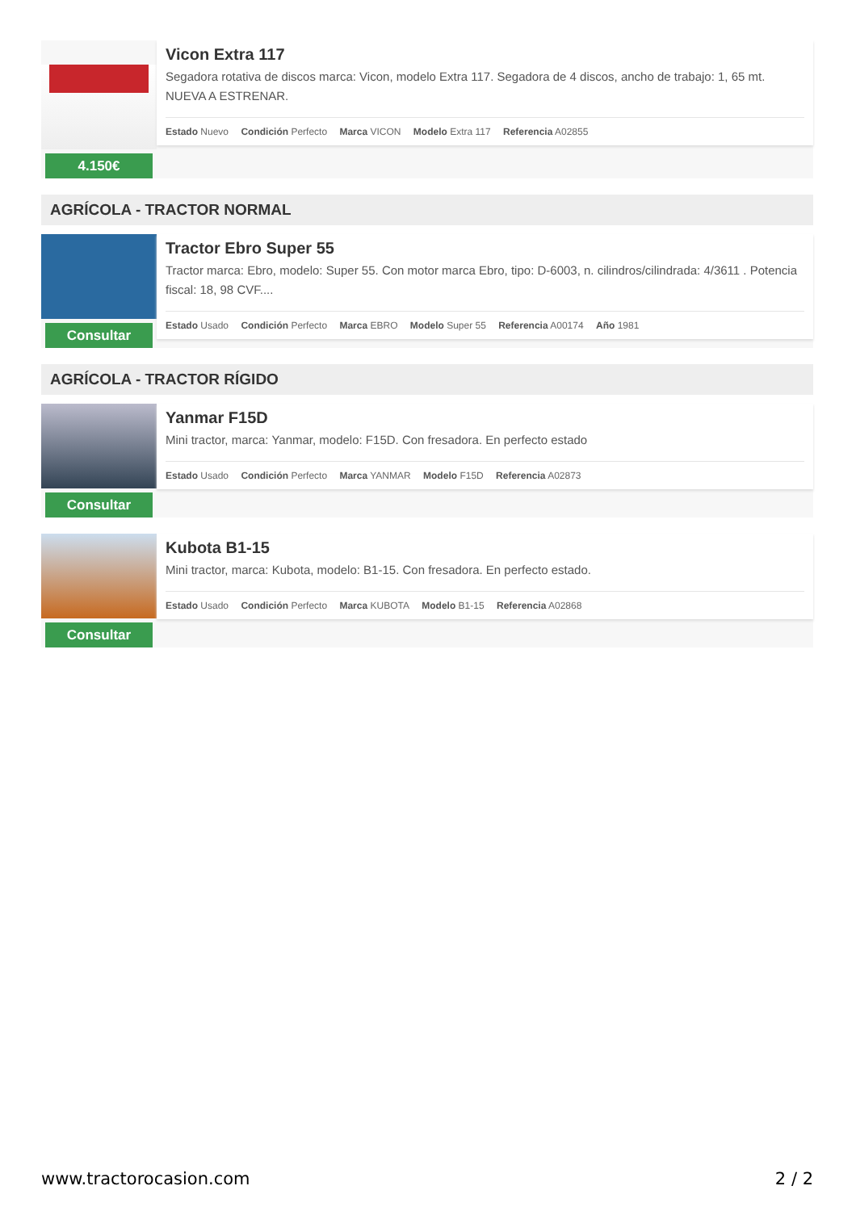4.150€
Vicon Extra 117
Segadora rotativa de discos marca: Vicon, modelo Extra 117. Segadora de 4 discos, ancho de trabajo: 1, 65 mt. NUEVA A ESTRENAR.
Estado Nuevo Condición Perfecto Marca VICON Modelo Extra 117 Referencia A02855
AGRÍCOLA - TRACTOR NORMAL
Consultar
Tractor Ebro Super 55
Tractor marca: Ebro, modelo: Super 55. Con motor marca Ebro, tipo: D-6003, n. cilindros/cilindrada: 4/3611 . Potencia fiscal: 18, 98 CVF....
Estado Usado Condición Perfecto Marca EBRO Modelo Super 55 Referencia A00174 Año 1981
AGRÍCOLA - TRACTOR RÍGIDO
Consultar
Yanmar F15D
Mini tractor, marca: Yanmar, modelo: F15D. Con fresadora. En perfecto estado
Estado Usado Condición Perfecto Marca YANMAR Modelo F15D Referencia A02873
Consultar
Kubota B1-15
Mini tractor, marca: Kubota, modelo: B1-15. Con fresadora. En perfecto estado.
Estado Usado Condición Perfecto Marca KUBOTA Modelo B1-15 Referencia A02868
www.tractorocasion.com 2 / 2